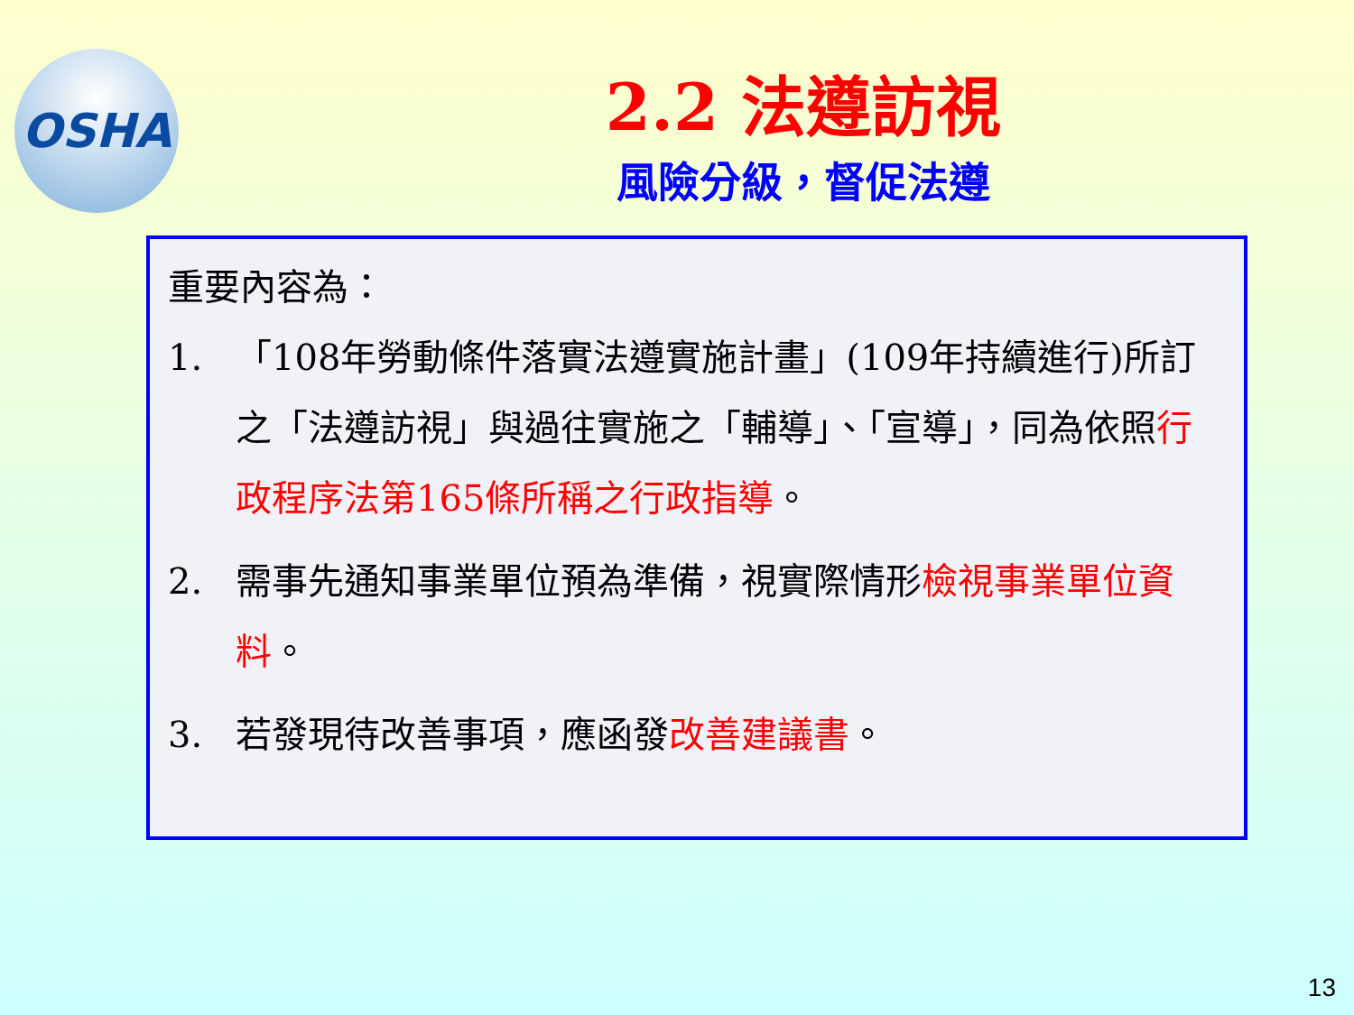OSHA
2.2 法遵訪視
風險分級，督促法遵
重要內容為：
1. 「108年勞動條件落實法遵實施計畫」(109年持續進行)所訂之「法遵訪視」與過往實施之「輔導」、「宣導」，同為依照行政程序法第165條所稱之行政指導。
2. 需事先通知事業單位預為準備，視實際情形檢視事業單位資料。
3. 若發現待改善事項，應函發改善建議書。
13